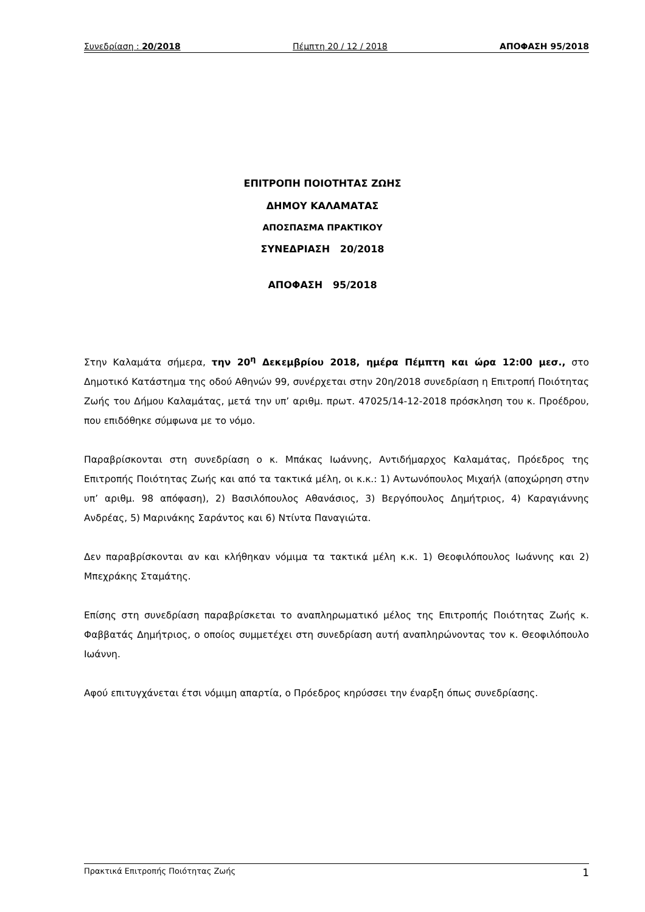Συνεδρίαση : 20/2018 Πέμπτη 20 / 12 / 2018 ΑΠΟΦΑΣΗ 95/2018
ΕΠΙΤΡΟΠΗ ΠΟΙΟΤΗΤΑΣ ΖΩΗΣ
ΔΗΜΟΥ ΚΑΛΑΜΑΤΑΣ
ΑΠΟΣΠΑΣΜΑ ΠΡΑΚΤΙΚΟΥ
ΣΥΝΕΔΡΙΑΣΗ 20/2018
ΑΠΟΦΑΣΗ 95/2018
Στην Καλαμάτα σήμερα, την 20<sup>η</sup> Δεκεμβρίου 2018, ημέρα Πέμπτη και ώρα 12:00 μεσ., στο Δημοτικό Κατάστημα της οδού Αθηνών 99, συνέρχεται στην 20η/2018 συνεδρίαση η Επιτροπή Ποιότητας Ζωής του Δήμου Καλαμάτας, μετά την υπ’ αριθμ. πρωτ. 47025/14-12-2018 πρόσκληση του κ. Προέδρου, που επιδόθηκε σύμφωνα με το νόμο.
Παραβρίσκονται στη συνεδρίαση ο κ. Μπάκας Ιωάννης, Αντιδήμαρχος Καλαμάτας, Πρόεδρος της Επιτροπής Ποιότητας Ζωής και από τα τακτικά μέλη, οι κ.κ.: 1) Αντωνόπουλος Μιχαήλ (αποχώρηση στην υπ’ αριθμ. 98 απόφαση), 2) Βασιλόπουλος Αθανάσιος, 3) Βεργόπουλος Δημήτριος, 4) Καραγιάννης Ανδρέας, 5) Μαρινάκης Σαράντος και 6) Ντίντα Παναγιώτα.
Δεν παραβρίσκονται αν και κλήθηκαν νόμιμα τα τακτικά μέλη κ.κ. 1) Θεοφιλόπουλος Ιωάννης και 2) Μπεχράκης Σταμάτης.
Επίσης στη συνεδρίαση παραβρίσκεται το αναπληρωματικό μέλος της Επιτροπής Ποιότητας Ζωής κ. Φαββατάς Δημήτριος, ο οποίος συμμετέχει στη συνεδρίαση αυτή αναπληρώνοντας τον κ. Θεοφιλόπουλο Ιωάννη.
Αφού επιτυγχάνεται έτσι νόμιμη απαρτία, ο Πρόεδρος κηρύσσει την έναρξη όπως συνεδρίασης.
Πρακτικά Επιτροπής Ποιότητας Ζωής 1